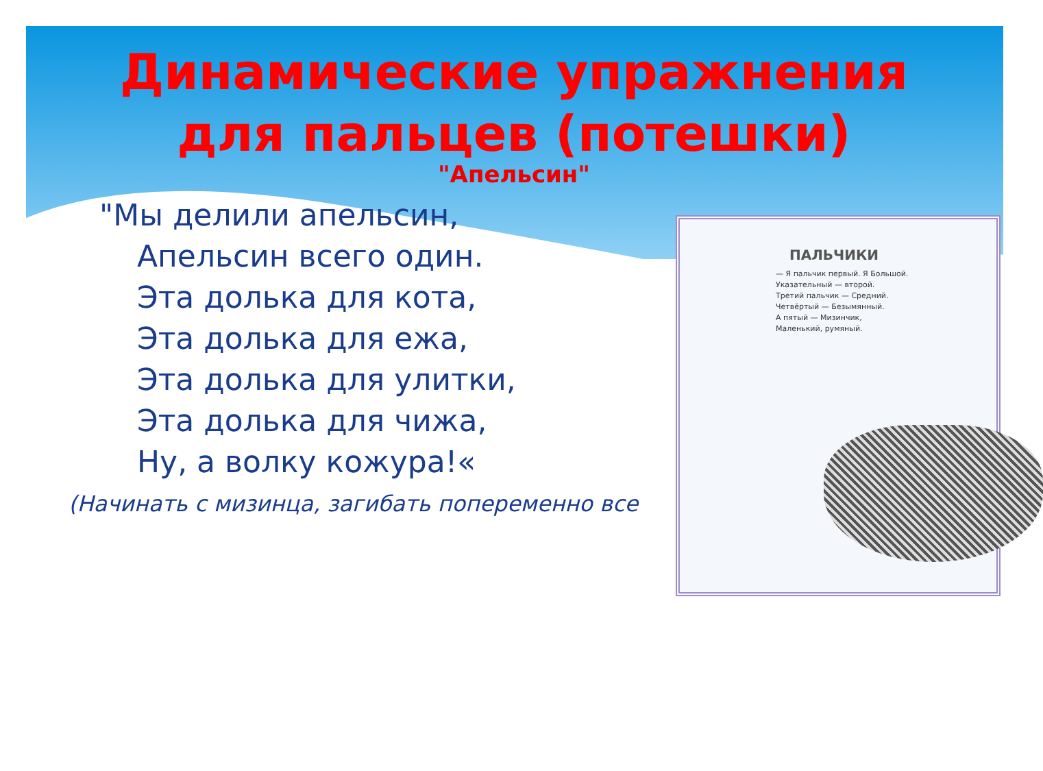Динамические упражнения для пальцев (потешки)
"Апельсин"
"Мы делили апельсин,
Апельсин всего один.
Эта долька для кота,
Эта долька для ежа,
Эта долька для улитки,
Эта долька для чижа,
Ну, а волку кожура!«
(Начинать с мизинца, загибать попеременно все
ПАЛЬЧИКИ
— Я пальчик первый. Я Большой.
Указательный — второй.
Третий пальчик — Средний.
Четвёртый — Безымянный.
А пятый — Мизинчик,
Маленький, румяный.